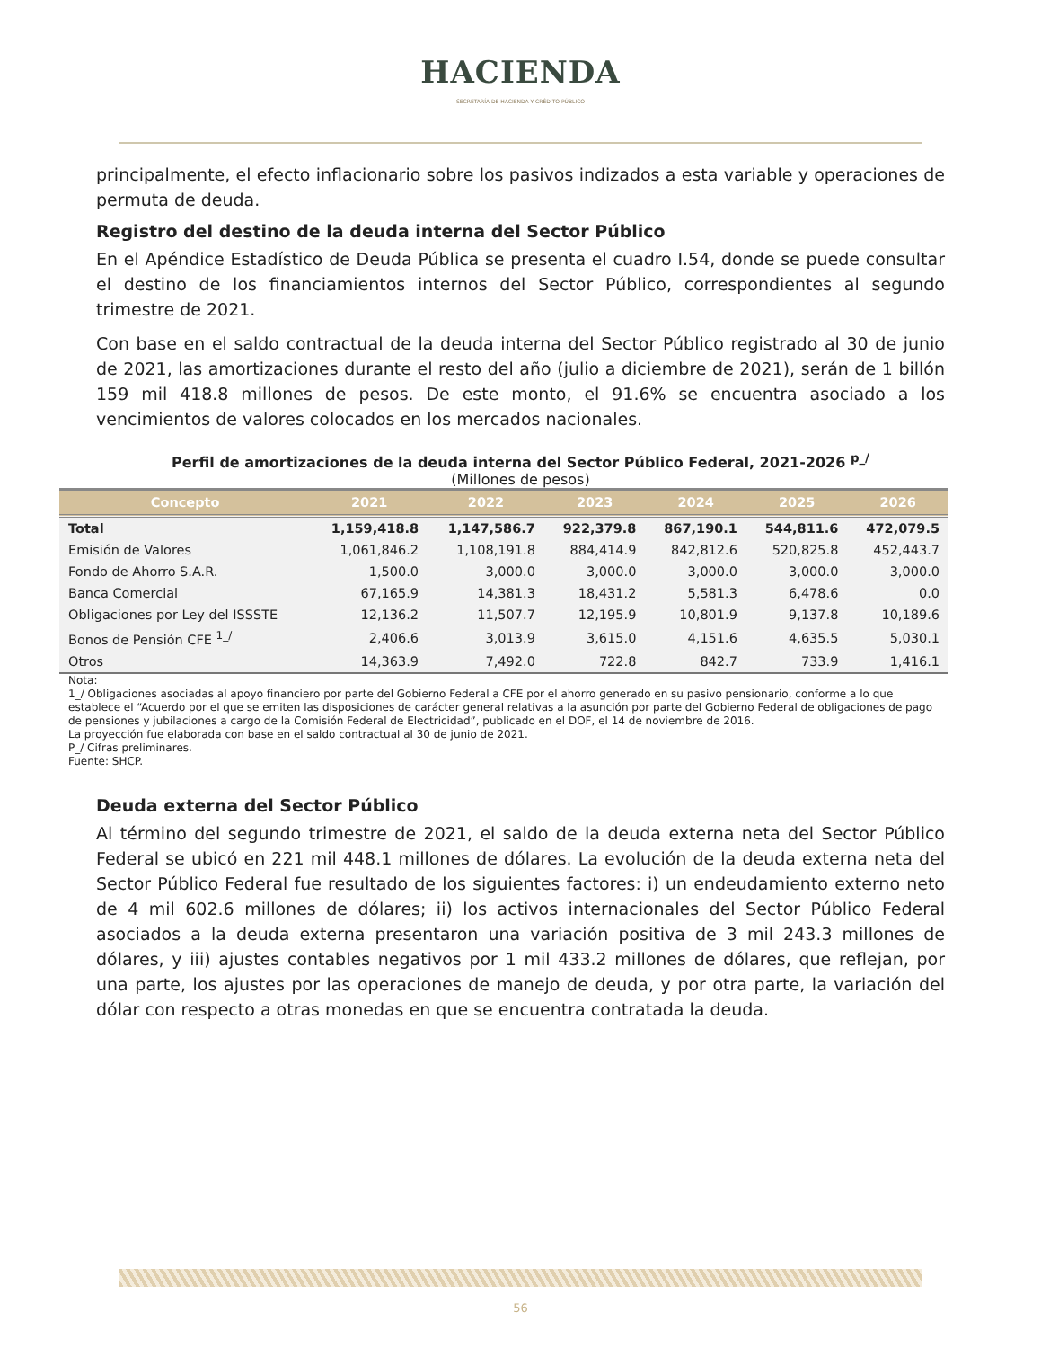HACIENDA
SECRETARÍA DE HACIENDA Y CRÉDITO PÚBLICO
principalmente, el efecto inflacionario sobre los pasivos indizados a esta variable y operaciones de permuta de deuda.
Registro del destino de la deuda interna del Sector Público
En el Apéndice Estadístico de Deuda Pública se presenta el cuadro I.54, donde se puede consultar el destino de los financiamientos internos del Sector Público, correspondientes al segundo trimestre de 2021.
Con base en el saldo contractual de la deuda interna del Sector Público registrado al 30 de junio de 2021, las amortizaciones durante el resto del año (julio a diciembre de 2021), serán de 1 billón 159 mil 418.8 millones de pesos. De este monto, el 91.6% se encuentra asociado a los vencimientos de valores colocados en los mercados nacionales.
Perfil de amortizaciones de la deuda interna del Sector Público Federal, 2021-2026 <sup>p_/</sup>
(Millones de pesos)
| Concepto | 2021 | 2022 | 2023 | 2024 | 2025 | 2026 |
| --- | --- | --- | --- | --- | --- | --- |
| Total | 1,159,418.8 | 1,147,586.7 | 922,379.8 | 867,190.1 | 544,811.6 | 472,079.5 |
| Emisión de Valores | 1,061,846.2 | 1,108,191.8 | 884,414.9 | 842,812.6 | 520,825.8 | 452,443.7 |
| Fondo de Ahorro S.A.R. | 1,500.0 | 3,000.0 | 3,000.0 | 3,000.0 | 3,000.0 | 3,000.0 |
| Banca Comercial | 67,165.9 | 14,381.3 | 18,431.2 | 5,581.3 | 6,478.6 | 0.0 |
| Obligaciones por Ley del ISSSTE | 12,136.2 | 11,507.7 | 12,195.9 | 10,801.9 | 9,137.8 | 10,189.6 |
| Bonos de Pensión CFE <sup>1_/</sup> | 2,406.6 | 3,013.9 | 3,615.0 | 4,151.6 | 4,635.5 | 5,030.1 |
| Otros | 14,363.9 | 7,492.0 | 722.8 | 842.7 | 733.9 | 1,416.1 |
Nota:
1_/ Obligaciones asociadas al apoyo financiero por parte del Gobierno Federal a CFE por el ahorro generado en su pasivo pensionario, conforme a lo que establece el “Acuerdo por el que se emiten las disposiciones de carácter general relativas a la asunción por parte del Gobierno Federal de obligaciones de pago de pensiones y jubilaciones a cargo de la Comisión Federal de Electricidad”, publicado en el DOF, el 14 de noviembre de 2016.
La proyección fue elaborada con base en el saldo contractual al 30 de junio de 2021.
P_/ Cifras preliminares.
Fuente: SHCP.
Deuda externa del Sector Público
Al término del segundo trimestre de 2021, el saldo de la deuda externa neta del Sector Público Federal se ubicó en 221 mil 448.1 millones de dólares. La evolución de la deuda externa neta del Sector Público Federal fue resultado de los siguientes factores: i) un endeudamiento externo neto de 4 mil 602.6 millones de dólares; ii) los activos internacionales del Sector Público Federal asociados a la deuda externa presentaron una variación positiva de 3 mil 243.3 millones de dólares, y iii) ajustes contables negativos por 1 mil 433.2 millones de dólares, que reflejan, por una parte, los ajustes por las operaciones de manejo de deuda, y por otra parte, la variación del dólar con respecto a otras monedas en que se encuentra contratada la deuda.
56